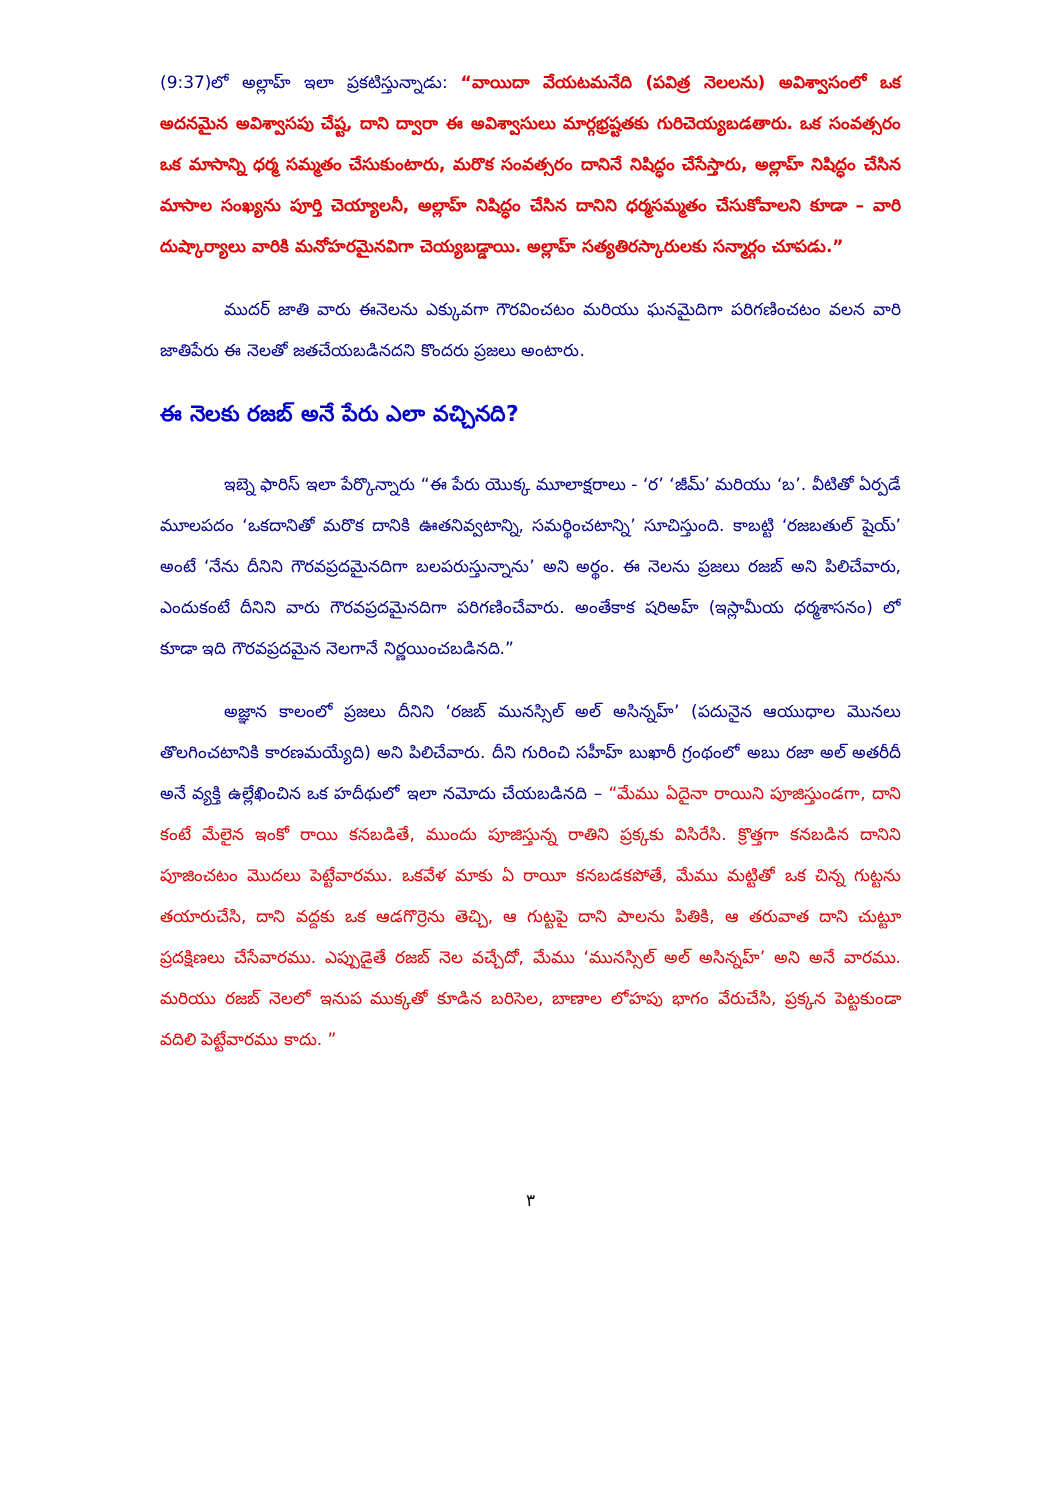(9:37)లో అల్లాహ్ ఇలా ప్రకటిస్తున్నాడు: “వాయిదా వేయటమనేది (పవిత్ర నెలలను) అవిశ్వాసంలో ఒక అదనమైన అవిశ్వాసపు చేష్ట, దాని ద్వారా ఈ అవిశ్వాసులు మార్గభ్రష్టతకు గురిచెయ్యబడతారు. ఒక సంవత్సరం ఒక మాసాన్ని ధర్మ సమ్మతం చేసుకుంటారు, మరొక సంవత్సరం దానినే నిషిద్ధం చేసేస్తారు, అల్లాహ్ నిషిద్ధం చేసిన మాసాల సంఖ్యను పూర్తి చెయ్యాలనీ, అల్లాహ్ నిషిద్ధం చేసిన దానిని ధర్మసమ్మతం చేసుకోవాలని కూడా – వారి దుష్కార్యాలు వారికి మనోహరమైనవిగా చెయ్యబడ్డాయి. అల్లాహ్ సత్యతిరస్కారులకు సన్మార్గం చూపడు.”
ముదర్ జాతి వారు ఈనెలను ఎక్కువగా గౌరవించటం మరియు ఘనమైదిగా పరిగణించటం వలన వారి జాతిపేరు ఈ నెలతో జతచేయబడినదని కొందరు ప్రజలు అంటారు.
ఈ నెలకు రజబ్ అనే పేరు ఎలా వచ్చినది?
ఇబ్నె ఫారిస్ ఇలా పేర్కొన్నారు “ఈ పేరు యొక్క మూలాక్షరాలు - ‘ర’ ‘జీమ్’ మరియు ‘బ’. వీటితో ఏర్పడే మూలపదం ‘ఒకదానితో మరొక దానికి ఊతనివ్వటాన్ని, సమర్థించటాన్ని’ సూచిస్తుంది. కాబట్టి ‘రజబతుల్ షైయ్’ అంటే ‘నేను దీనిని గౌరవప్రదమైనదిగా బలపరుస్తున్నాను’ అని అర్థం. ఈ నెలను ప్రజలు రజబ్ అని పిలిచేవారు, ఎందుకంటే దీనిని వారు గౌరవప్రదమైనదిగా పరిగణించేవారు. అంతేకాక షరిఅహ్ (ఇస్లామీయ ధర్మశాసనం) లో కూడా ఇది గౌరవప్రదమైన నెలగానే నిర్ణయించబడినది.”
అజ్ఞాన కాలంలో ప్రజలు దీనిని ‘రజబ్ మునస్సిల్ అల్ అసిన్నహ్’ (పదునైన ఆయుధాల మొనలు తొలగించటానికి కారణమయ్యేది) అని పిలిచేవారు. దీని గురించి సహీహ్ బుఖారీ గ్రంథంలో అబు రజా అల్ అతరీదీ అనే వ్యక్తి ఉల్లేఖించిన ఒక హదీథులో ఇలా నమోదు చేయబడినది – “మేము ఏదైనా రాయిని పూజిస్తుండగా, దాని కంటే మేలైన ఇంకో రాయి కనబడితే, ముందు పూజిస్తున్న రాతిని ప్రక్కకు విసిరేసి. క్రొత్తగా కనబడిన దానిని పూజించటం మొదలు పెట్టేవారము. ఒకవేళ మాకు ఏ రాయీ కనబడకపోతే, మేము మట్టితో ఒక చిన్న గుట్టను తయారుచేసి, దాని వద్దకు ఒక ఆడగొర్రెను తెచ్చి, ఆ గుట్టపై దాని పాలను పితికి, ఆ తరువాత దాని చుట్టూ ప్రదక్షిణలు చేసేవారము. ఎప్పుడైతే రజబ్ నెల వచ్చేదో, మేము ‘మునస్సిల్ అల్ అసిన్నహ్’ అని అనే వారము. మరియు రజబ్ నెలలో ఇనుప ముక్కతో కూడిన బరిసెల, బాణాల లోహపు భాగం వేరుచేసి, ప్రక్కన పెట్టకుండా వదిలి పెట్టేవారము కాదు. ”
٣